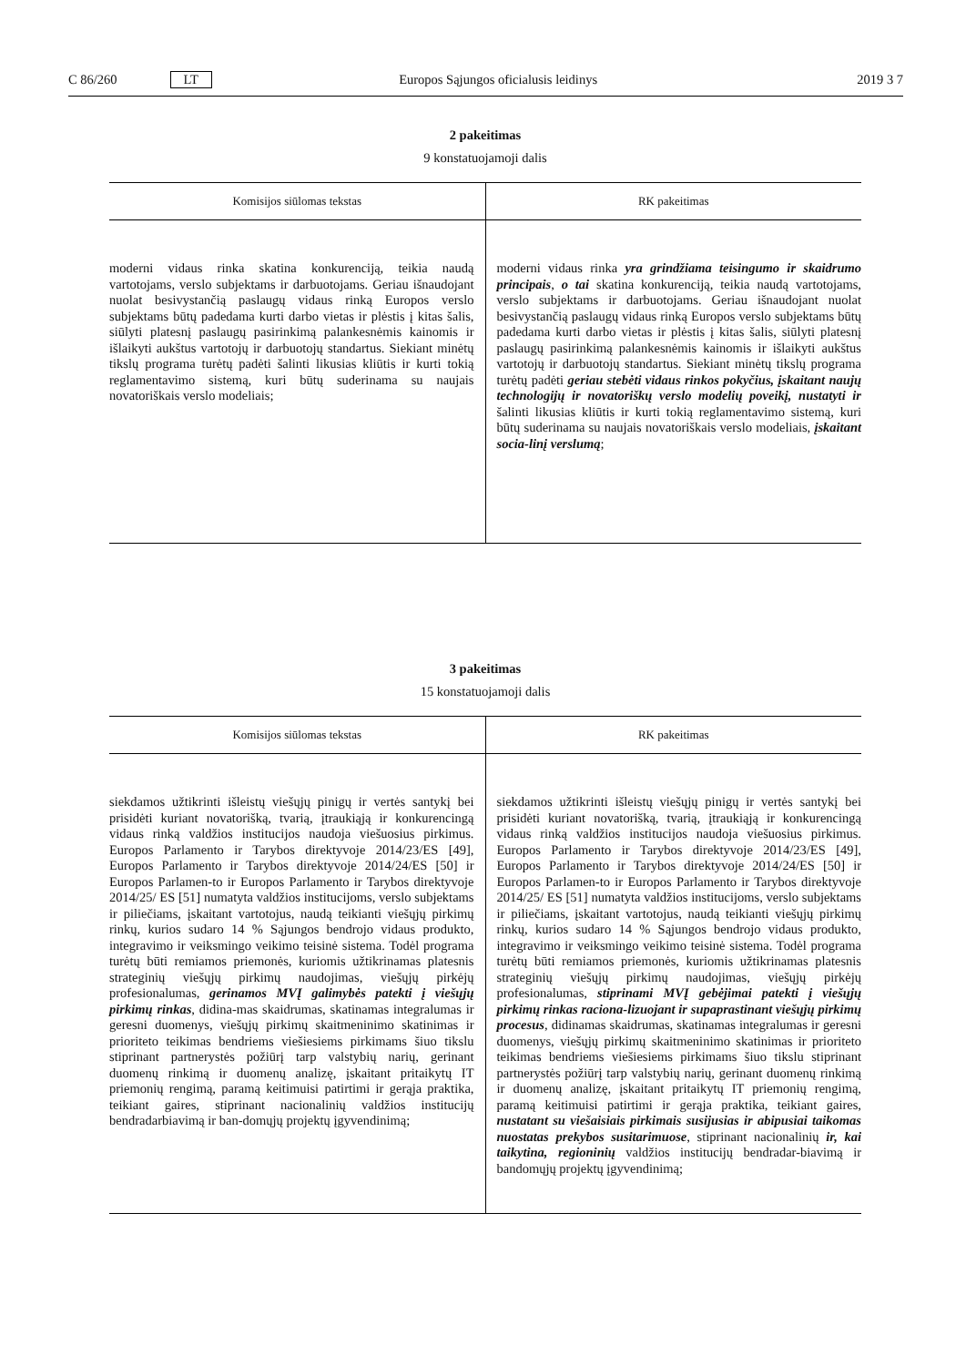C 86/260 LT Europos Sąjungos oficialusis leidinys 2019 3 7
2 pakeitimas
9 konstatuojamoji dalis
| Komisijos siūlomas tekstas | RK pakeitimas |
| --- | --- |
| moderni vidaus rinka skatina konkurenciją, teikia naudą vartotojams, verslo subjektams ir darbuotojams. Geriau išnaudojant nuolat besivystančią paslaugų vidaus rinką Europos verslo subjektams būtų padedama kurti darbo vietas ir plėstis į kitas šalis, siūlyti platesnį paslaugų pasirinkimą palankesnėmis kainomis ir išlaikyti aukštus vartotojų ir darbuotojų standartus. Siekiant minėtų tikslų programa turėtų padėti šalinti likusias kliūtis ir kurti tokią reglamentavimo sistemą, kuri būtų suderinama su naujais novatoriškais verslo modeliais; | moderni vidaus rinka yra grindžiama teisingumo ir skaidrumo principais , o tai skatina konkurenciją, teikia naudą vartotojams, verslo subjektams ir darbuotojams. Geriau išnaudojant nuolat besivystančią paslaugų vidaus rinką Europos verslo subjektams būtų padedama kurti darbo vietas ir plėstis į kitas šalis, siūlyti platesnį paslaugų pasirinkimą palankesnėmis kainomis ir išlaikyti aukštus vartotojų ir darbuotojų standartus. Siekiant minėtų tikslų programa turėtų padėti geriau stebėti vidaus rinkos pokyčius, įskaitant naujų technologijų ir novatoriškų verslo modelių poveikį, nustatyti ir šalinti likusias kliūtis ir kurti tokią reglamentavimo sistemą, kuri būtų suderinama su naujais novatoriškais verslo modeliais, įskaitant socia-linį verslumą ; |
3 pakeitimas
15 konstatuojamoji dalis
| Komisijos siūlomas tekstas | RK pakeitimas |
| --- | --- |
| siekdamos užtikrinti išleistų viešųjų pinigų ir vertės santykį bei prisidėti kuriant novatorišką, tvarią, įtraukiąją ir konkurencingą vidaus rinką valdžios institucijos naudoja viešuosius pirkimus. Europos Parlamento ir Tarybos direktyvoje 2014/23/ES [49], Europos Parlamento ir Tarybos direktyvoje 2014/24/ES [50] ir Europos Parlamen-to ir Europos Parlamento ir Tarybos direktyvoje 2014/25/ ES [51] numatyta valdžios institucijoms, verslo subjektams ir piliečiams, įskaitant vartotojus, naudą teikianti viešųjų pirkimų rinkų, kurios sudaro 14 % Sąjungos bendrojo vidaus produkto, integravimo ir veiksmingo veikimo teisinė sistema. Todėl programa turėtų būti remiamos priemonės, kuriomis užtikrinamas platesnis strateginių viešųjų pirkimų naudojimas, viešųjų pirkėjų profesionalumas, gerinamos MVĮ galimybės patekti į viešųjų pirkimų rinkas , didina-mas skaidrumas, skatinamas integralumas ir geresni duomenys, viešųjų pirkimų skaitmeninimo skatinimas ir prioriteto teikimas bendriems viešiesiems pirkimams šiuo tikslu stiprinant partnerystės požiūrį tarp valstybių narių, gerinant duomenų rinkimą ir duomenų analizę, įskaitant pritaikytų IT priemonių rengimą, paramą keitimuisi patirtimi ir gerąja praktika, teikiant gaires, stiprinant nacionalinių valdžios institucijų bendradarbiavimą ir ban-domųjų projektų įgyvendinimą; | siekdamos užtikrinti išleistų viešųjų pinigų ir vertės santykį bei prisidėti kuriant novatorišką, tvarią, įtraukiąją ir konkurencingą vidaus rinką valdžios institucijos naudoja viešuosius pirkimus. Europos Parlamento ir Tarybos direktyvoje 2014/23/ES [49], Europos Parlamento ir Tarybos direktyvoje 2014/24/ES [50] ir Europos Parlamen-to ir Europos Parlamento ir Tarybos direktyvoje 2014/25/ ES [51] numatyta valdžios institucijoms, verslo subjektams ir piliečiams, įskaitant vartotojus, naudą teikianti viešųjų pirkimų rinkų, kurios sudaro 14 % Sąjungos bendrojo vidaus produkto, integravimo ir veiksmingo veikimo teisinė sistema. Todėl programa turėtų būti remiamos priemonės, kuriomis užtikrinamas platesnis strateginių viešųjų pirkimų naudojimas, viešųjų pirkėjų profesionalumas, stiprinami MVĮ gebėjimai patekti į viešųjų pirkimų rinkas raciona-lizuojant ir supaprastinant viešųjų pirkimų procesus , didinamas skaidrumas, skatinamas integralumas ir geresni duomenys, viešųjų pirkimų skaitmeninimo skatinimas ir prioriteto teikimas bendriems viešiesiems pirkimams šiuo tikslu stiprinant partnerystės požiūrį tarp valstybių narių, gerinant duomenų rinkimą ir duomenų analizę, įskaitant pritaikytų IT priemonių rengimą, paramą keitimuisi patirtimi ir gerąja praktika, teikiant gaires, nustatant su viešaisiais pirkimais susijusias ir abipusiai taikomas nuostatas prekybos susitarimuose , stiprinant nacionalinių ir, kai taikytina, regioninių valdžios institucijų bendradar-biavimą ir bandomųjų projektų įgyvendinimą; |